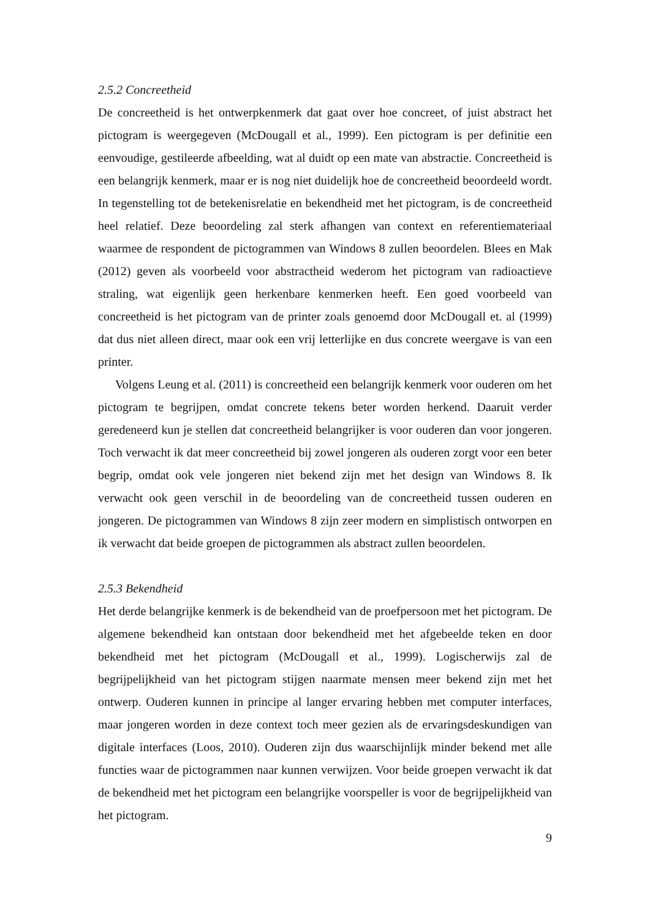2.5.2 Concreetheid
De concreetheid is het ontwerpkenmerk dat gaat over hoe concreet, of juist abstract het pictogram is weergegeven (McDougall et al., 1999). Een pictogram is per definitie een eenvoudige, gestileerde afbeelding, wat al duidt op een mate van abstractie. Concreetheid is een belangrijk kenmerk, maar er is nog niet duidelijk hoe de concreetheid beoordeeld wordt. In tegenstelling tot de betekenisrelatie en bekendheid met het pictogram, is de concreetheid heel relatief. Deze beoordeling zal sterk afhangen van context en referentiemateriaal waarmee de respondent de pictogrammen van Windows 8 zullen beoordelen. Blees en Mak (2012) geven als voorbeeld voor abstractheid wederom het pictogram van radioactieve straling, wat eigenlijk geen herkenbare kenmerken heeft. Een goed voorbeeld van concreetheid is het pictogram van de printer zoals genoemd door McDougall et. al (1999) dat dus niet alleen direct, maar ook een vrij letterlijke en dus concrete weergave is van een printer.
Volgens Leung et al. (2011) is concreetheid een belangrijk kenmerk voor ouderen om het pictogram te begrijpen, omdat concrete tekens beter worden herkend. Daaruit verder geredeneerd kun je stellen dat concreetheid belangrijker is voor ouderen dan voor jongeren. Toch verwacht ik dat meer concreetheid bij zowel jongeren als ouderen zorgt voor een beter begrip, omdat ook vele jongeren niet bekend zijn met het design van Windows 8. Ik verwacht ook geen verschil in de beoordeling van de concreetheid tussen ouderen en jongeren. De pictogrammen van Windows 8 zijn zeer modern en simplistisch ontworpen en ik verwacht dat beide groepen de pictogrammen als abstract zullen beoordelen.
2.5.3 Bekendheid
Het derde belangrijke kenmerk is de bekendheid van de proefpersoon met het pictogram. De algemene bekendheid kan ontstaan door bekendheid met het afgebeelde teken en door bekendheid met het pictogram (McDougall et al., 1999). Logischerwijs zal de begrijpelijkheid van het pictogram stijgen naarmate mensen meer bekend zijn met het ontwerp. Ouderen kunnen in principe al langer ervaring hebben met computer interfaces, maar jongeren worden in deze context toch meer gezien als de ervaringsdeskundigen van digitale interfaces (Loos, 2010). Ouderen zijn dus waarschijnlijk minder bekend met alle functies waar de pictogrammen naar kunnen verwijzen. Voor beide groepen verwacht ik dat de bekendheid met het pictogram een belangrijke voorspeller is voor de begrijpelijkheid van het pictogram.
9